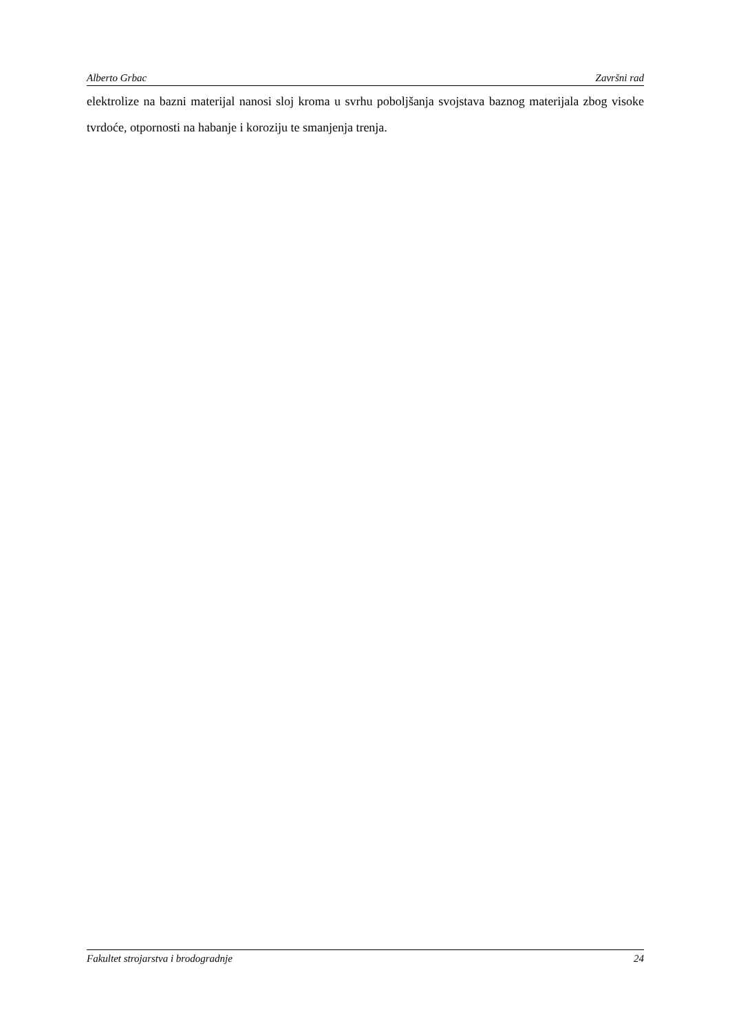Alberto Grbac Završni rad
elektrolize na bazni materijal nanosi sloj kroma u svrhu poboljšanja svojstava baznog materijala zbog visoke tvrdoće, otpornosti na habanje i koroziju te smanjenja trenja.
Fakultet strojarstva i brodogradnje 24